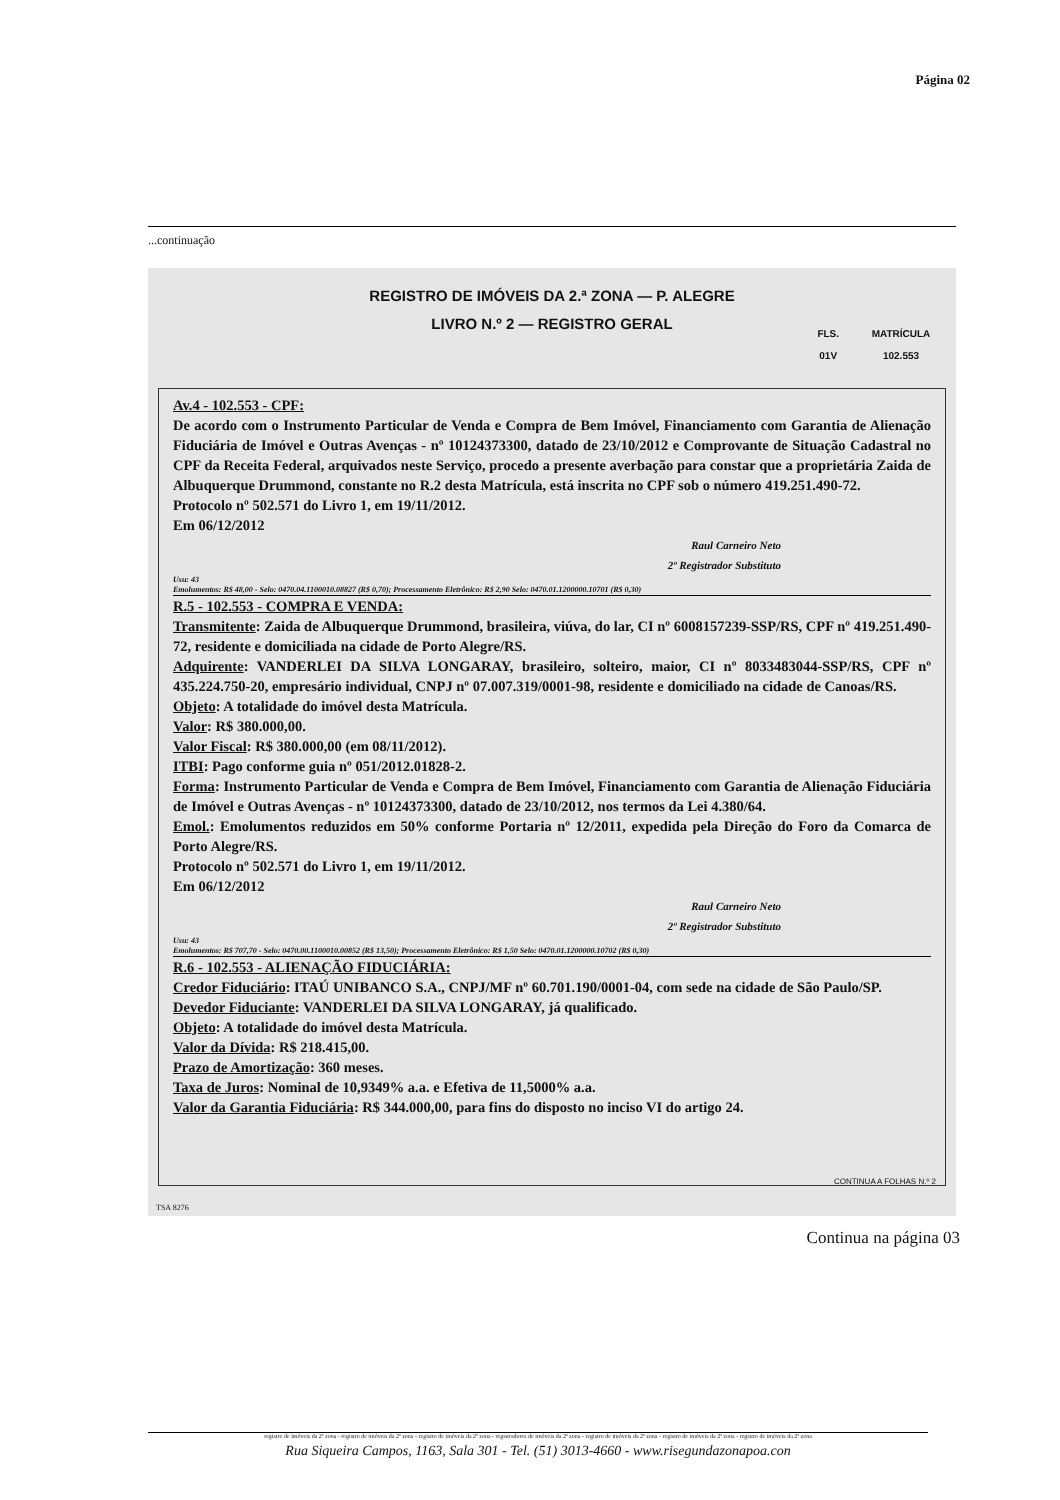Página 02
...continuação
REGISTRO DE IMÓVEIS DA 2.ª ZONA — P. ALEGRE
LIVRO N.º 2 — REGISTRO GERAL
FLS. MATRÍCULA
01V 102.553
Av.4 - 102.553 - CPF:
De acordo com o Instrumento Particular de Venda e Compra de Bem Imóvel, Financiamento com Garantia de Alienação Fiduciária de Imóvel e Outras Avenças - nº 10124373300, datado de 23/10/2012 e Comprovante de Situação Cadastral no CPF da Receita Federal, arquivados neste Serviço, procedo a presente averbação para constar que a proprietária Zaida de Albuquerque Drummond, constante no R.2 desta Matrícula, está inscrita no CPF sob o número 419.251.490-72.
Protocolo nº 502.571 do Livro 1, em 19/11/2012.
Em 06/12/2012
Raul Carneiro Neto
2º Registrador Substituto
Usu: 43
Emolumentos: R$ 48,00 - Selo: 0470.04.1100010.08827 (R$ 0,70); Processamento Eletrônico: R$ 2,90 Selo: 0470.01.1200000.10701 (R$ 0,30)
R.5 - 102.553 - COMPRA E VENDA:
Transmitente: Zaida de Albuquerque Drummond, brasileira, viúva, do lar, CI nº 6008157239-SSP/RS, CPF nº 419.251.490-72, residente e domiciliada na cidade de Porto Alegre/RS.
Adquirente: VANDERLEI DA SILVA LONGARAY, brasileiro, solteiro, maior, CI nº 8033483044-SSP/RS, CPF nº 435.224.750-20, empresário individual, CNPJ nº 07.007.319/0001-98, residente e domiciliado na cidade de Canoas/RS.
Objeto: A totalidade do imóvel desta Matrícula.
Valor: R$ 380.000,00.
Valor Fiscal: R$ 380.000,00 (em 08/11/2012).
ITBI: Pago conforme guia nº 051/2012.01828-2.
Forma: Instrumento Particular de Venda e Compra de Bem Imóvel, Financiamento com Garantia de Alienação Fiduciária de Imóvel e Outras Avenças - nº 10124373300, datado de 23/10/2012, nos termos da Lei 4.380/64.
Emol.: Emolumentos reduzidos em 50% conforme Portaria nº 12/2011, expedida pela Direção do Foro da Comarca de Porto Alegre/RS.
Protocolo nº 502.571 do Livro 1, em 19/11/2012.
Em 06/12/2012
Raul Carneiro Neto
2º Registrador Substituto
Usu: 43
Emolumentos: R$ 707,70 - Selo: 0470.00.1100010.00852 (R$ 13,50); Processamento Eletrônico: R$ 1,50 Selo: 0470.01.1200000.10702 (R$ 0,30)
R.6 - 102.553 - ALIENAÇÃO FIDUCIÁRIA:
Credor Fiduciário: ITAÚ UNIBANCO S.A., CNPJ/MF nº 60.701.190/0001-04, com sede na cidade de São Paulo/SP.
Devedor Fiduciante: VANDERLEI DA SILVA LONGARAY, já qualificado.
Objeto: A totalidade do imóvel desta Matrícula.
Valor da Dívida: R$ 218.415,00.
Prazo de Amortização: 360 meses.
Taxa de Juros: Nominal de 10,9349% a.a. e Efetiva de 11,5000% a.a.
Valor da Garantia Fiduciária: R$ 344.000,00, para fins do disposto no inciso VI do artigo 24.
CONTINUA A FOLHAS N.º 2
TSA 8276
Continua na página 03
registro de imóveis da 2ª zona - registro de imóveis da 2ª zona - registro de imóveis da 2ª zona - registradores de imóveis da 2ª zona - registro de imóveis da 2ª zona - registro de imóveis da 2ª zona - registro de imóveis da 2ª zona
Rua Siqueira Campos, 1163, Sala 301 - Tel. (51) 3013-4660 - www.risegundazonapoa.con